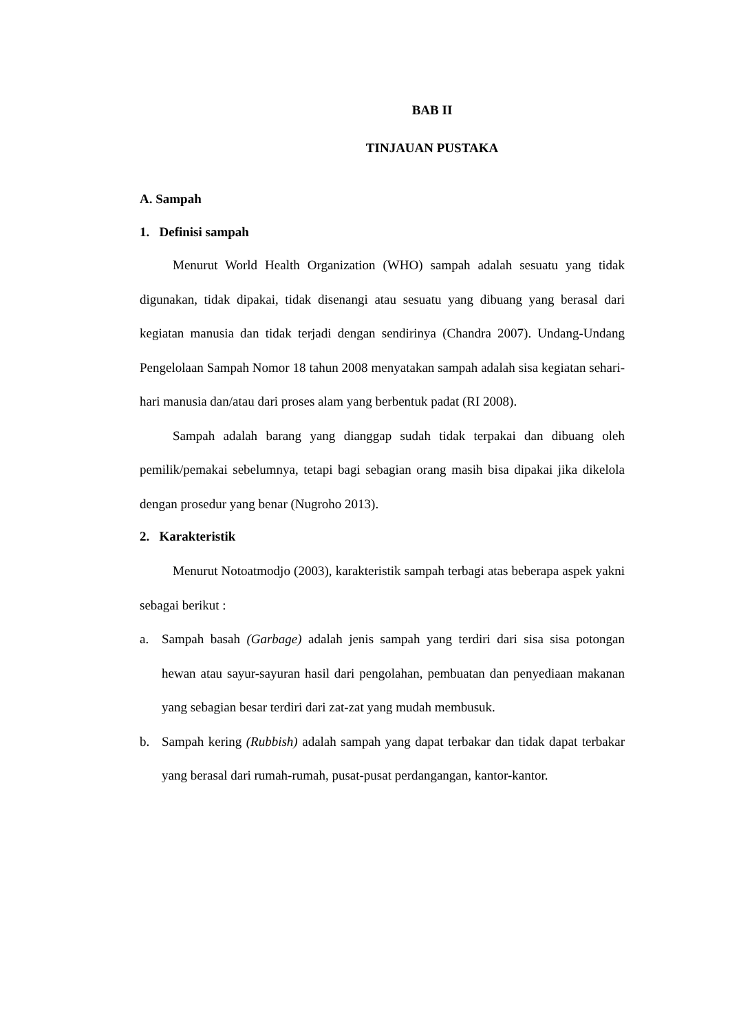BAB II
TINJAUAN PUSTAKA
A. Sampah
1. Definisi sampah
Menurut World Health Organization (WHO) sampah adalah sesuatu yang tidak digunakan, tidak dipakai, tidak disenangi atau sesuatu yang dibuang yang berasal dari kegiatan manusia dan tidak terjadi dengan sendirinya (Chandra 2007). Undang-Undang Pengelolaan Sampah Nomor 18 tahun 2008 menyatakan sampah adalah sisa kegiatan sehari-hari manusia dan/atau dari proses alam yang berbentuk padat (RI 2008).
Sampah adalah barang yang dianggap sudah tidak terpakai dan dibuang oleh pemilik/pemakai sebelumnya, tetapi bagi sebagian orang masih bisa dipakai jika dikelola dengan prosedur yang benar (Nugroho 2013).
2. Karakteristik
Menurut Notoatmodjo (2003), karakteristik sampah terbagi atas beberapa aspek yakni sebagai berikut :
a. Sampah basah (Garbage) adalah jenis sampah yang terdiri dari sisa sisa potongan hewan atau sayur-sayuran hasil dari pengolahan, pembuatan dan penyediaan makanan yang sebagian besar terdiri dari zat-zat yang mudah membusuk.
b. Sampah kering (Rubbish) adalah sampah yang dapat terbakar dan tidak dapat terbakar yang berasal dari rumah-rumah, pusat-pusat perdangangan, kantor-kantor.